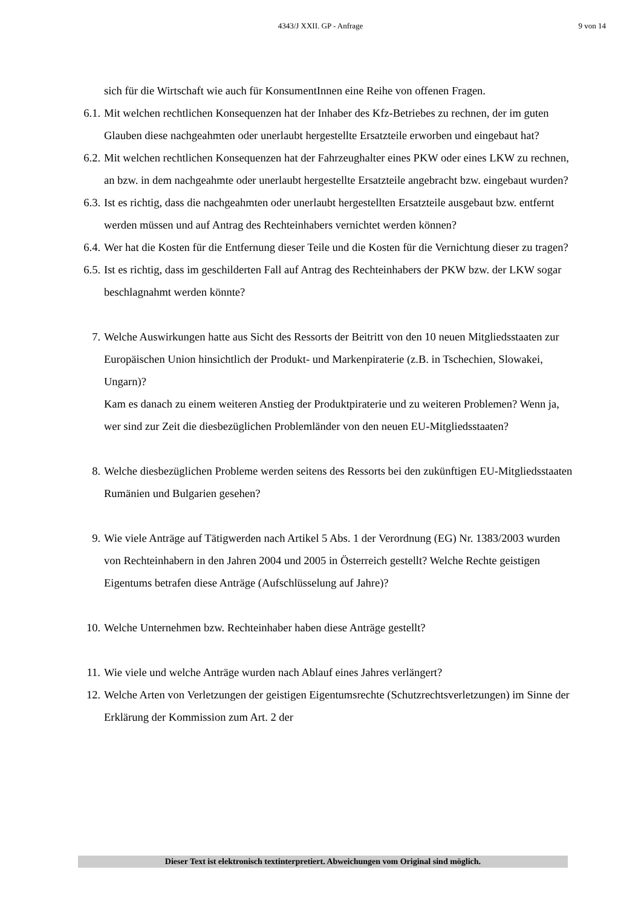4343/J XXII. GP - Anfrage 9 von 14
sich für die Wirtschaft wie auch für KonsumentInnen eine Reihe von offenen Fragen.
6.1. Mit welchen rechtlichen Konsequenzen hat der Inhaber des Kfz-Betriebes zu rechnen, der im guten Glauben diese nachgeahmten oder unerlaubt hergestellte Ersatzteile erworben und eingebaut hat?
6.2. Mit welchen rechtlichen Konsequenzen hat der Fahrzeughalter eines PKW oder eines LKW zu rechnen, an bzw. in dem nachgeahmte oder unerlaubt hergestellte Ersatzteile angebracht bzw. eingebaut wurden?
6.3. Ist es richtig, dass die nachgeahmten oder unerlaubt hergestellten Ersatzteile ausgebaut bzw. entfernt werden müssen und auf Antrag des Rechteinhabers vernichtet werden können?
6.4. Wer hat die Kosten für die Entfernung dieser Teile und die Kosten für die Vernichtung dieser zu tragen?
6.5. Ist es richtig, dass im geschilderten Fall auf Antrag des Rechteinhabers der PKW bzw. der LKW sogar beschlagnahmt werden könnte?
7. Welche Auswirkungen hatte aus Sicht des Ressorts der Beitritt von den 10 neuen Mitgliedsstaaten zur Europäischen Union hinsichtlich der Produkt- und Markenpiraterie (z.B. in Tschechien, Slowakei, Ungarn)?
Kam es danach zu einem weiteren Anstieg der Produktpiraterie und zu weiteren Problemen? Wenn ja, wer sind zur Zeit die diesbezüglichen Problemländer von den neuen EU-Mitgliedsstaaten?
8. Welche diesbezüglichen Probleme werden seitens des Ressorts bei den zukünftigen EU-Mitgliedsstaaten Rumänien und Bulgarien gesehen?
9. Wie viele Anträge auf Tätigwerden nach Artikel 5 Abs. 1 der Verordnung (EG) Nr. 1383/2003 wurden von Rechteinhabern in den Jahren 2004 und 2005 in Österreich gestellt? Welche Rechte geistigen Eigentums betrafen diese Anträge (Aufschlüsselung auf Jahre)?
10. Welche Unternehmen bzw. Rechteinhaber haben diese Anträge gestellt?
11. Wie viele und welche Anträge wurden nach Ablauf eines Jahres verlängert?
12. Welche Arten von Verletzungen der geistigen Eigentumsrechte (Schutzrechtsverletzungen) im Sinne der Erklärung der Kommission zum Art. 2 der
Dieser Text ist elektronisch textinterpretiert. Abweichungen vom Original sind möglich.